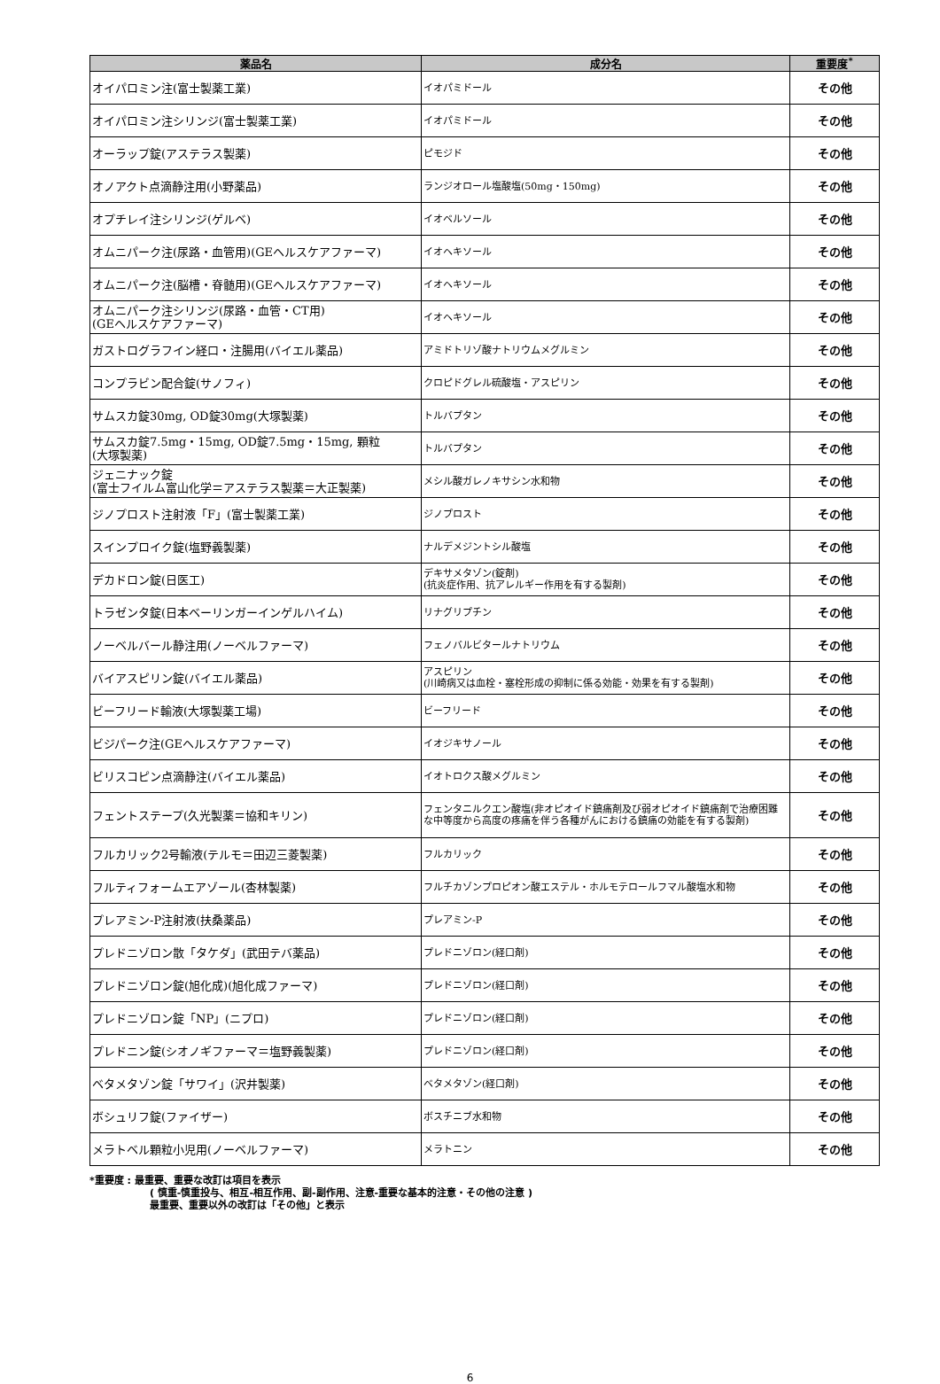| 薬品名 | 成分名 | 重要度<sup>*</sup> |
| --- | --- | --- |
| オイパロミン注(富士製薬工業) | イオパミドール | その他 |
| オイパロミン注シリンジ(富士製薬工業) | イオパミドール | その他 |
| オーラップ錠(アステラス製薬) | ピモジド | その他 |
| オノアクト点滴静注用(小野薬品) | ランジオロール塩酸塩(50mg・150mg) | その他 |
| オプチレイ注シリンジ(ゲルベ) | イオベルソール | その他 |
| オムニパーク注(尿路・血管用)(GEヘルスケアファーマ) | イオヘキソール | その他 |
| オムニパーク注(脳槽・脊髄用)(GEヘルスケアファーマ) | イオヘキソール | その他 |
| オムニパーク注シリンジ(尿路・血管・CT用) (GEヘルスケアファーマ) | イオヘキソール | その他 |
| ガストログラフイン経口・注腸用(バイエル薬品) | アミドトリゾ酸ナトリウムメグルミン | その他 |
| コンプラビン配合錠(サノフィ) | クロピドグレル硫酸塩・アスピリン | その他 |
| サムスカ錠30mg, OD錠30mg(大塚製薬) | トルバプタン | その他 |
| サムスカ錠7.5mg・15mg, OD錠7.5mg・15mg, 顆粒 (大塚製薬) | トルバプタン | その他 |
| ジェニナック錠 (富士フイルム富山化学＝アステラス製薬＝大正製薬) | メシル酸ガレノキサシン水和物 | その他 |
| ジノプロスト注射液「F」(富士製薬工業) | ジノプロスト | その他 |
| スインプロイク錠(塩野義製薬) | ナルデメジントシル酸塩 | その他 |
| デカドロン錠(日医工) | デキサメタゾン(錠剤) (抗炎症作用、抗アレルギー作用を有する製剤) | その他 |
| トラゼンタ錠(日本ベーリンガーインゲルハイム) | リナグリプチン | その他 |
| ノーベルバール静注用(ノーベルファーマ) | フェノバルビタールナトリウム | その他 |
| バイアスピリン錠(バイエル薬品) | アスピリン (川崎病又は血栓・塞栓形成の抑制に係る効能・効果を有する製剤) | その他 |
| ビーフリード輸液(大塚製薬工場) | ビーフリード | その他 |
| ビジパーク注(GEヘルスケアファーマ) | イオジキサノール | その他 |
| ビリスコピン点滴静注(バイエル薬品) | イオトロクス酸メグルミン | その他 |
| フェントステープ(久光製薬＝協和キリン) | フェンタニルクエン酸塩(非オピオイド鎮痛剤及び弱オピオイド鎮痛剤で治療困難な中等度から高度の疼痛を伴う各種がんにおける鎮痛の効能を有する製剤) | その他 |
| フルカリック2号輸液(テルモ＝田辺三菱製薬) | フルカリック | その他 |
| フルティフォームエアゾール(杏林製薬) | フルチカゾンプロピオン酸エステル・ホルモテロールフマル酸塩水和物 | その他 |
| プレアミン-P注射液(扶桑薬品) | プレアミン-P | その他 |
| プレドニゾロン散「タケダ」(武田テバ薬品) | プレドニゾロン(経口剤) | その他 |
| プレドニゾロン錠(旭化成)(旭化成ファーマ) | プレドニゾロン(経口剤) | その他 |
| プレドニゾロン錠「NP」(ニプロ) | プレドニゾロン(経口剤) | その他 |
| プレドニン錠(シオノギファーマ＝塩野義製薬) | プレドニゾロン(経口剤) | その他 |
| ベタメタゾン錠「サワイ」(沢井製薬) | ベタメタゾン(経口剤) | その他 |
| ボシュリフ錠(ファイザー) | ボスチニブ水和物 | その他 |
| メラトベル顆粒小児用(ノーベルファーマ) | メラトニン | その他 |
*重要度 : 最重要、重要な改訂は項目を表示
( 慎重-慎重投与、相互-相互作用、副-副作用、注意-重要な基本的注意・その他の注意 )
最重要、重要以外の改訂は「その他」と表示
6